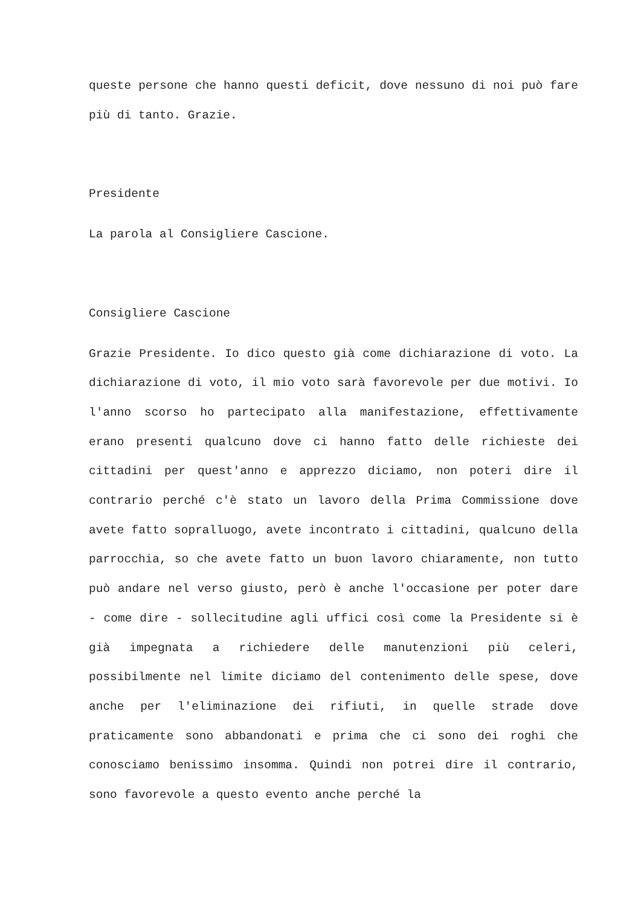queste persone che hanno questi deficit, dove nessuno di noi può fare più di tanto. Grazie.
Presidente
La parola al Consigliere Cascione.
Consigliere Cascione
Grazie Presidente. Io dico questo già come dichiarazione di voto. La dichiarazione di voto, il mio voto sarà favorevole per due motivi. Io l'anno scorso ho partecipato alla manifestazione, effettivamente erano presenti qualcuno dove ci hanno fatto delle richieste dei cittadini per quest'anno e apprezzo diciamo, non poteri dire il contrario perché c'è stato un lavoro della Prima Commissione dove avete fatto sopralluogo, avete incontrato i cittadini, qualcuno della parrocchia, so che avete fatto un buon lavoro chiaramente, non tutto può andare nel verso giusto, però è anche l'occasione per poter dare - come dire - sollecitudine agli uffici così come la Presidente si è già impegnata a richiedere delle manutenzioni più celeri, possibilmente nel limite diciamo del contenimento delle spese, dove anche per l'eliminazione dei rifiuti, in quelle strade dove praticamente sono abbandonati e prima che ci sono dei roghi che conosciamo benissimo insomma. Quindi non potrei dire il contrario, sono favorevole a questo evento anche perché la